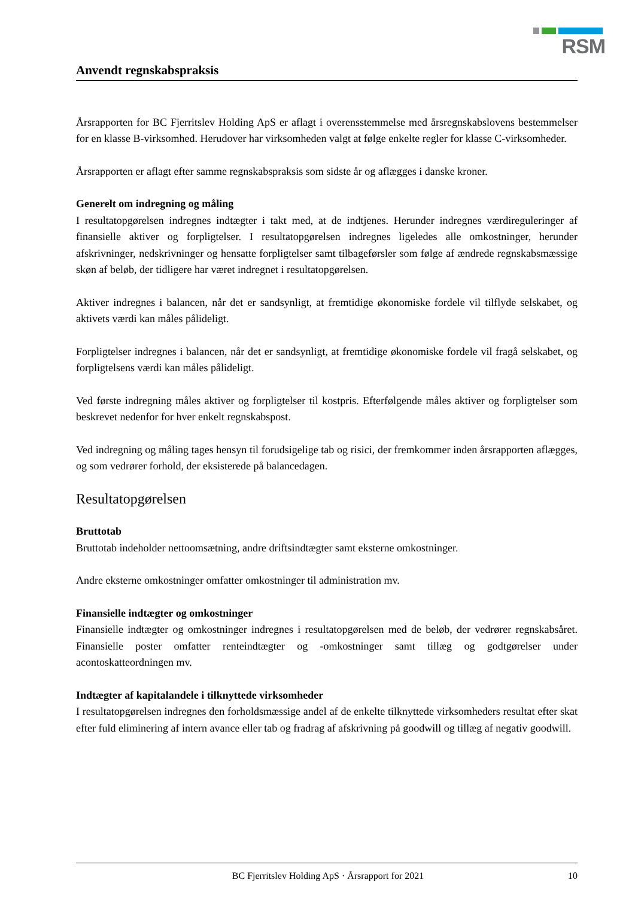RSM
Anvendt regnskabspraksis
Årsrapporten for BC Fjerritslev Holding ApS er aflagt i overensstemmelse med årsregnskabslovens bestemmelser for en klasse B-virksomhed. Herudover har virksomheden valgt at følge enkelte regler for klasse C-virksomheder.
Årsrapporten er aflagt efter samme regnskabspraksis som sidste år og aflægges i danske kroner.
Generelt om indregning og måling
I resultatopgørelsen indregnes indtægter i takt med, at de indtjenes. Herunder indregnes værdireguleringer af finansielle aktiver og forpligtelser. I resultatopgørelsen indregnes ligeledes alle omkostninger, herunder afskrivninger, nedskrivninger og hensatte forpligtelser samt tilbageførsler som følge af ændrede regnskabsmæssige skøn af beløb, der tidligere har været indregnet i resultatopgørelsen.
Aktiver indregnes i balancen, når det er sandsynligt, at fremtidige økonomiske fordele vil tilflyde selskabet, og aktivets værdi kan måles pålideligt.
Forpligtelser indregnes i balancen, når det er sandsynligt, at fremtidige økonomiske fordele vil fragå selskabet, og forpligtelsens værdi kan måles pålideligt.
Ved første indregning måles aktiver og forpligtelser til kostpris. Efterfølgende måles aktiver og forpligtelser som beskrevet nedenfor for hver enkelt regnskabspost.
Ved indregning og måling tages hensyn til forudsigelige tab og risici, der fremkommer inden årsrapporten aflægges, og som vedrører forhold, der eksisterede på balancedagen.
Resultatopgørelsen
Bruttotab
Bruttotab indeholder nettoomsætning, andre driftsindtægter samt eksterne omkostninger.
Andre eksterne omkostninger omfatter omkostninger til administration mv.
Finansielle indtægter og omkostninger
Finansielle indtægter og omkostninger indregnes i resultatopgørelsen med de beløb, der vedrører regnskabsåret. Finansielle poster omfatter renteindtægter og -omkostninger samt tillæg og godtgørelser under acontoskatteordningen mv.
Indtægter af kapitalandele i tilknyttede virksomheder
I resultatopgørelsen indregnes den forholdsmæssige andel af de enkelte tilknyttede virksomheders resultat efter skat efter fuld eliminering af intern avance eller tab og fradrag af afskrivning på goodwill og tillæg af negativ goodwill.
BC Fjerritslev Holding ApS · Årsrapport for 2021 10